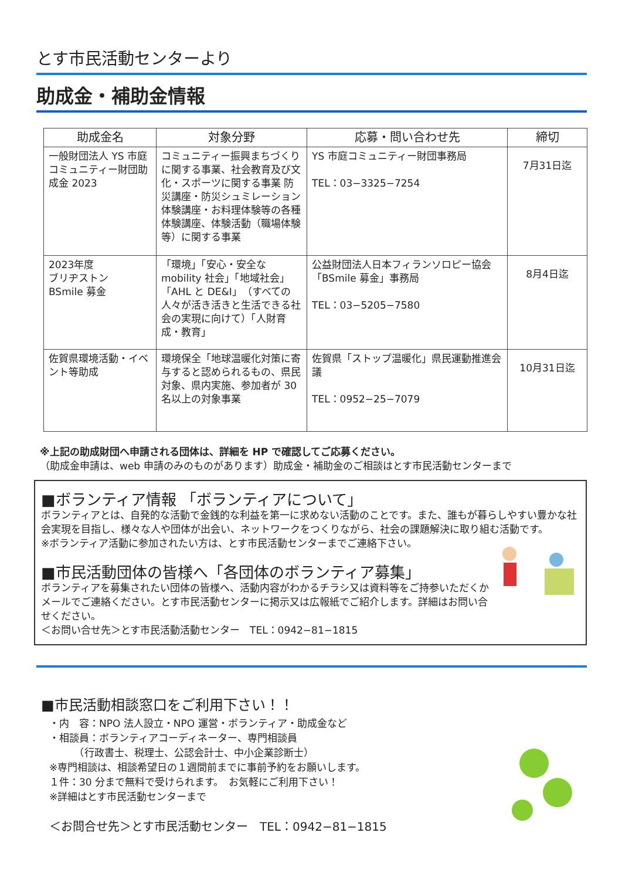とす市民活動センターより
助成金・補助金情報
| 助成金名 | 対象分野 | 応募・問い合わせ先 | 締切 |
| --- | --- | --- | --- |
| 一般財団法人 YS 市庭コミュニティー財団助成金 2023 | コミュニティー振興まちづくりに関する事業、社会教育及び文化・スポーツに関する事業 防災講座・防災シュミレーション体験講座・お料理体験等の各種体験講座、体験活動（職場体験等）に関する事業 | YS 市庭コミュニティー財団事務局 TEL：03−3325−7254 | 7月31日迄 |
| 2023年度 ブリヂストン BSmile 募金 | 「環境」「安心・安全な mobility 社会」「地域社会」「AHL と DE&I」（すべての人々が活き活きと生活できる社会の実現に向けて）「人財育成・教育」 | 公益財団法人日本フィランソロピー協会「BSmile 募金」事務局 TEL：03−5205−7580 | 8月4日迄 |
| 佐賀県環境活動・イベント等助成 | 環境保全「地球温暖化対策に寄与すると認められるもの、県民対象、県内実施、参加者が 30 名以上の対象事業 | 佐賀県「ストップ温暖化」県民運動推進会議 TEL：0952−25−7079 | 10月31日迄 |
※上記の助成財団へ申請される団体は、詳細を HP で確認してご応募ください。
（助成金申請は、web 申請のみのものがあります）助成金・補助金のご相談はとす市民活動センターまで
■ボランティア情報 「ボランティアについて」
ボランティアとは、自発的な活動で金銭的な利益を第一に求めない活動のことです。また、誰もが暮らしやすい豊かな社会実現を目指し、様々な人や団体が出会い、ネットワークをつくりながら、社会の課題解決に取り組む活動です。
※ボランティア活動に参加されたい方は、とす市民活動センターまでご連絡下さい。
■市民活動団体の皆様へ「各団体のボランティア募集」
ボランティアを募集されたい団体の皆様へ、活動内容がわかるチラシ又は資料等をご持参いただくかメールでご連絡ください。とす市民活動センターに掲示又は広報紙でご紹介します。詳細はお問い合せください。
＜お問い合せ先＞とす市民活動活動センター　TEL：0942−81−1815
■市民活動相談窓口をご利用下さい！！
・内　容：NPO 法人設立・NPO 運営・ボランティア・助成金など
・相談員：ボランティアコーディネーター、専門相談員
　　　（行政書士、税理士、公認会計士、中小企業診断士）
※専門相談は、相談希望日の１週間前までに事前予約をお願いします。
１件：30 分まで無料で受けられます。　お気軽にご利用下さい！
※詳細はとす市民活動センターまで
＜お問合せ先＞とす市民活動センター　TEL：0942−81−1815